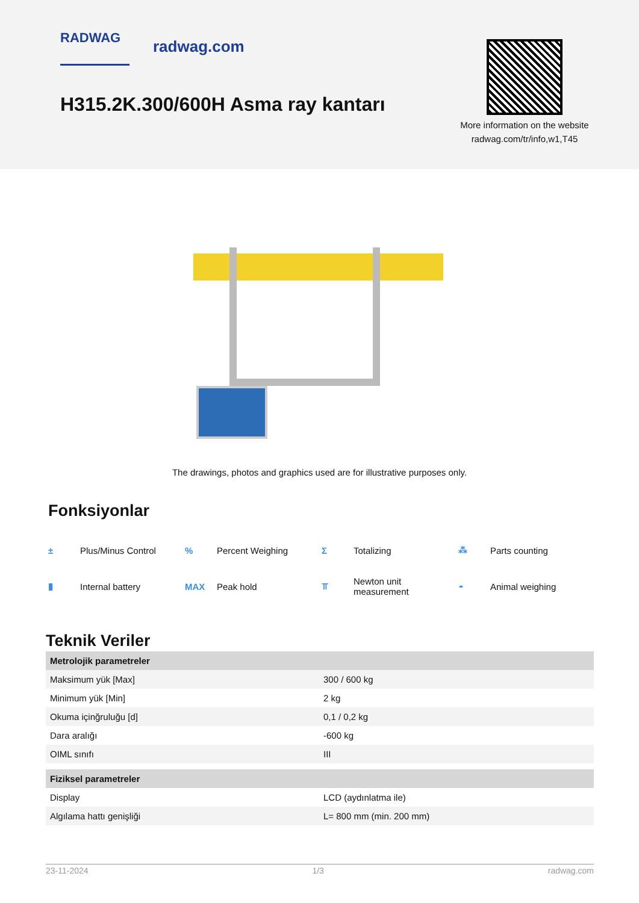RADWAG radwag.com
H315.2K.300/600H Asma ray kantarı
More information on the website radwag.com/tr/info,w1,T45
The drawings, photos and graphics used are for illustrative purposes only.
Fonksiyonlar
± Plus/Minus Control
% Percent Weighing
Σ Totalizing
⁂ Parts counting
▮ Internal battery
MAX Peak hold
⫪ Newton unit
measurement
◓ Animal weighing
Teknik Veriler
| Metrolojik parametreler | |
| Maksimum yük [Max] | 300 / 600 kg |
| Minimum yük [Min] | 2 kg |
| Okuma içinğruluğu [d] | 0,1 / 0,2 kg |
| Dara aralığı | -600 kg |
| OIML sınıfı | III |
| Fiziksel parametreler | |
| Display | LCD (aydınlatma ile) |
| Algılama hattı genişliği | L= 800 mm (min. 200 mm) |
23-11-2024 1/3 radwag.com